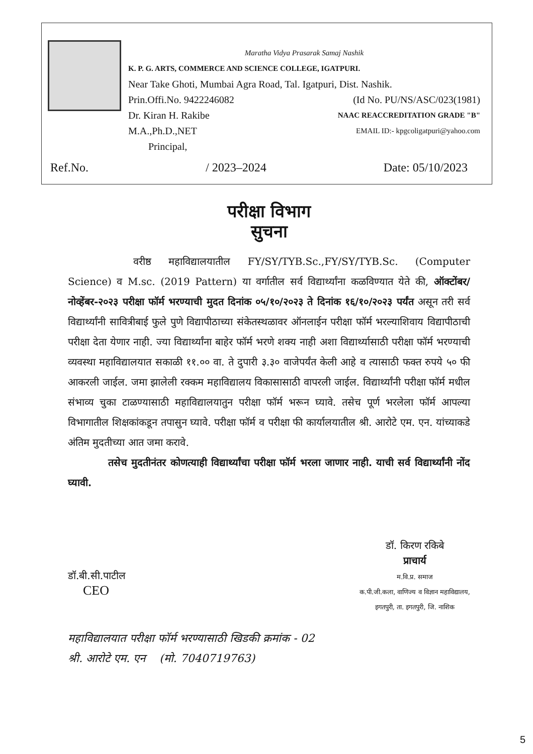Maratha Vidya Prasarak Samaj Nashik
K. P. G. ARTS, COMMERCE AND SCIENCE COLLEGE, IGATPURI.
Near Take Ghoti, Mumbai Agra Road, Tal. Igatpuri, Dist. Nashik.
Prin.Offi.No. 9422246082 (Id No. PU/NS/ASC/023(1981)
Dr. Kiran H. Rakibe NAAC REACCREDITATION GRADE "B"
M.A.,Ph.D.,NET EMAIL ID:- kpgcoligatpuri@yahoo.com
Principal,
Ref.No. / 2023–2024 Date: 05/10/2023
परीक्षा विभाग
सुचना
वरीष्ठ महाविद्यालयातील FY/SY/TYB.Sc.,FY/SY/TYB.Sc. (Computer Science) व M.sc. (2019 Pattern) या वर्गातील सर्व विद्यार्थ्यांना कळविण्यात येते की, ऑक्टोंबर/नोव्हेंबर-२०२३ परीक्षा फॉर्म भरण्याची मुदत दिनांक ०५/१०/२०२३ ते दिनांक १६/१०/२०२३ पर्यंत असून तरी सर्व विद्यार्थ्यांनी सावित्रीबाई फुले पुणे विद्यापीठाच्या संकेतस्थळावर ऑनलाईन परीक्षा फॉर्म भरल्याशिवाय विद्यापीठाची परीक्षा देता येणार नाही. ज्या विद्यार्थ्यांना बाहेर फॉर्म भरणे शक्य नाही अशा विद्यार्थ्यासाठी परीक्षा फॉर्म भरण्याची व्यवस्था महाविद्यालयात सकाळी ११.०० वा. ते दुपारी ३.३० वाजेपर्यंत केली आहे व त्यासाठी फक्त रुपये ५० फी आकरली जाईल. जमा झालेली रक्कम महाविद्यालय विकासासाठी वापरली जाईल. विद्यार्थ्यांनी परीक्षा फॉर्म मधील संभाव्य चुका टाळण्यासाठी महाविद्यालयातुन परीक्षा फॉर्म भरून घ्यावे. तसेच पूर्ण भरलेला फॉर्म आपल्या विभागातील शिक्षकांकडून तपासुन घ्यावे. परीक्षा फॉर्म व परीक्षा फी कार्यालयातील श्री. आरोटे एम. एन. यांच्याकडे अंतिम मुदतीच्या आत जमा करावे.
तसेच मुदतीनंतर कोणत्याही विद्यार्थ्यांचा परीक्षा फॉर्म भरला जाणार नाही. याची सर्व विद्यार्थ्यांनी नोंद घ्यावी.
डॉ.बी.सी.पाटील
CEO
डॉ. किरण रकिबे
प्राचार्य
म.वि.प्र. समाज
क.पी.जी.कला, वाणिज्य व विज्ञान महाविद्यालय,
इगतपुरी, ता. इगतपुरी, जि. नाशिक
महाविद्यालयात परीक्षा फॉर्म भरण्यासाठी खिडकी क्रमांक - 02
श्री. आरोटे एम. एन (मो. 7040719763)
5